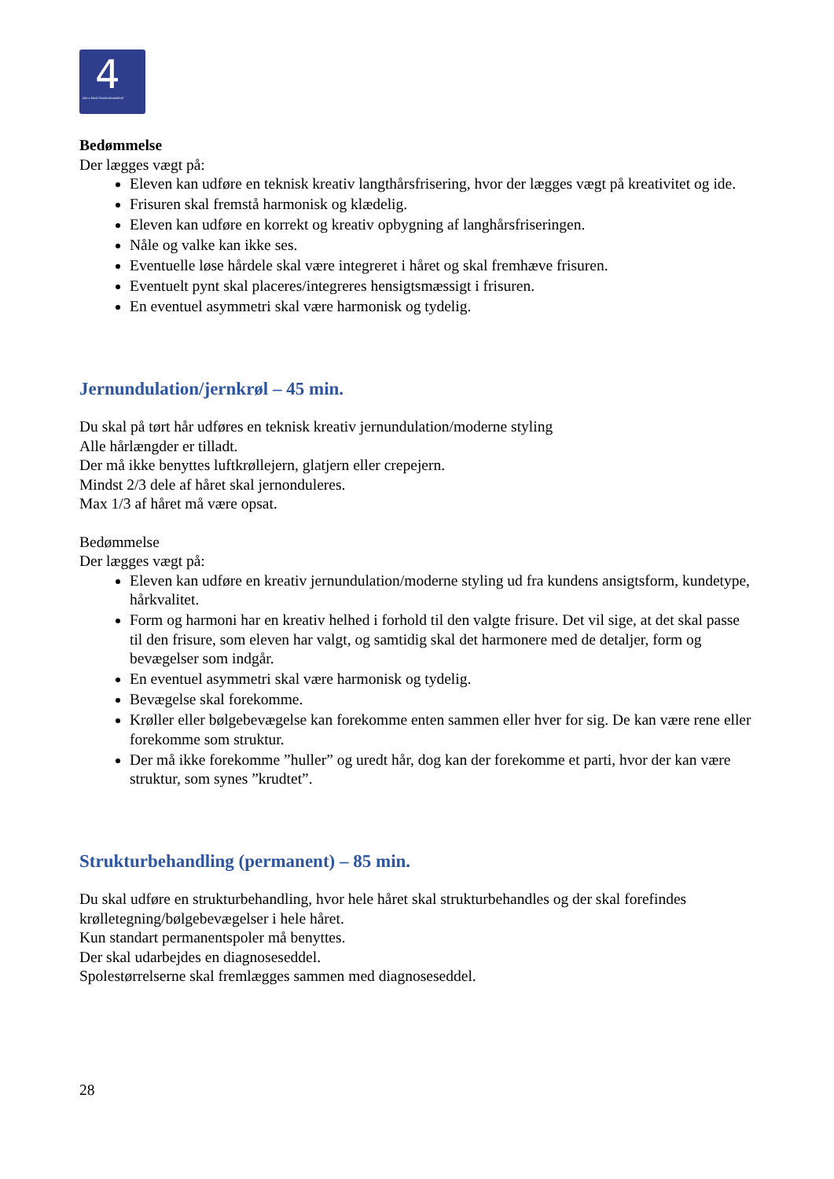4 DEN 4-ÅRIGE FRISØRUDDANNELSE
Bedømmelse
Der lægges vægt på:
Eleven kan udføre en teknisk kreativ langthårsfrisering, hvor der lægges vægt på kreativitet og ide.
Frisuren skal fremstå harmonisk og klædelig.
Eleven kan udføre en korrekt og kreativ opbygning af langhårsfriseringen.
Nåle og valke kan ikke ses.
Eventuelle løse hårdele skal være integreret i håret og skal fremhæve frisuren.
Eventuelt pynt skal placeres/integreres hensigtsmæssigt i frisuren.
En eventuel asymmetri skal være harmonisk og tydelig.
Jernundulation/jernkrøl – 45 min.
Du skal på tørt hår udføres en teknisk kreativ jernundulation/moderne styling
Alle hårlængder er tilladt.
Der må ikke benyttes luftkrøllejern, glatjern eller crepejern.
Mindst 2/3 dele af håret skal jernonduleres.
Max 1/3 af håret må være opsat.
Bedømmelse
Der lægges vægt på:
Eleven kan udføre en kreativ jernundulation/moderne styling ud fra kundens ansigtsform, kundetype, hårkvalitet.
Form og harmoni har en kreativ helhed i forhold til den valgte frisure. Det vil sige, at det skal passe til den frisure, som eleven har valgt, og samtidig skal det harmonere med de detaljer, form og bevægelser som indgår.
En eventuel asymmetri skal være harmonisk og tydelig.
Bevægelse skal forekomme.
Krøller eller bølgebevægelse kan forekomme enten sammen eller hver for sig. De kan være rene eller forekomme som struktur.
Der må ikke forekomme ”huller” og uredt hår, dog kan der forekomme et parti, hvor der kan være struktur, som synes ”krudtet”.
Strukturbehandling (permanent) – 85 min.
Du skal udføre en strukturbehandling, hvor hele håret skal strukturbehandles og der skal forefindes krølletegning/bølgebevægelser i hele håret.
Kun standart permanentspoler må benyttes.
Der skal udarbejdes en diagnoseseddel.
Spolestørrelserne skal fremlægges sammen med diagnoseseddel.
28